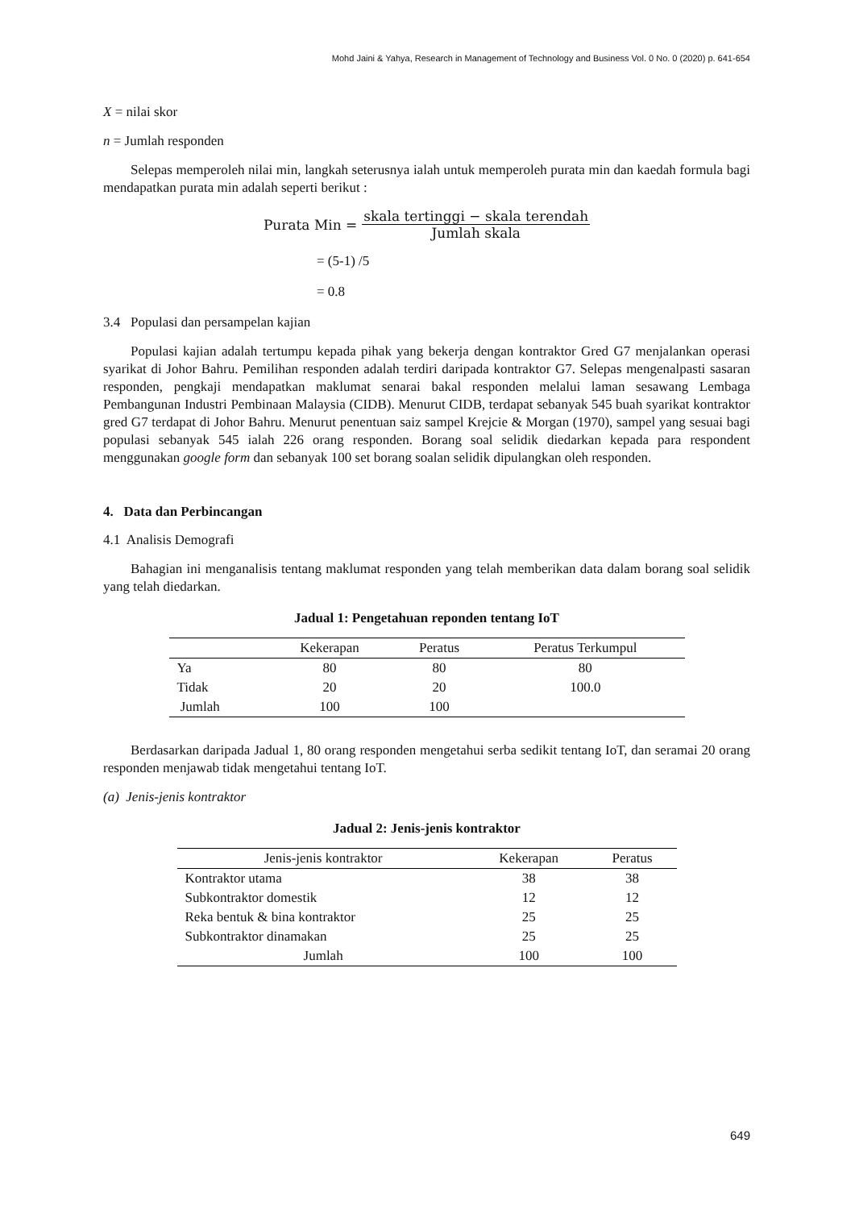Mohd Jaini & Yahya, Research in Management of Technology and Business Vol. 0 No. 0 (2020) p. 641-654
X = nilai skor
n = Jumlah responden
Selepas memperoleh nilai min, langkah seterusnya ialah untuk memperoleh purata min dan kaedah formula bagi mendapatkan purata min adalah seperti berikut :
Purata Min = skala tertinggi − skala terendah Jumlah skala
= (5-1) /5
= 0.8
3.4 Populasi dan persampelan kajian
Populasi kajian adalah tertumpu kepada pihak yang bekerja dengan kontraktor Gred G7 menjalankan operasi syarikat di Johor Bahru. Pemilihan responden adalah terdiri daripada kontraktor G7. Selepas mengenalpasti sasaran responden, pengkaji mendapatkan maklumat senarai bakal responden melalui laman sesawang Lembaga Pembangunan Industri Pembinaan Malaysia (CIDB). Menurut CIDB, terdapat sebanyak 545 buah syarikat kontraktor gred G7 terdapat di Johor Bahru. Menurut penentuan saiz sampel Krejcie & Morgan (1970), sampel yang sesuai bagi populasi sebanyak 545 ialah 226 orang responden. Borang soal selidik diedarkan kepada para respondent menggunakan google form dan sebanyak 100 set borang soalan selidik dipulangkan oleh responden.
4. Data dan Perbincangan
4.1 Analisis Demografi
Bahagian ini menganalisis tentang maklumat responden yang telah memberikan data dalam borang soal selidik yang telah diedarkan.
Jadual 1: Pengetahuan reponden tentang IoT
| | Kekerapan | Peratus | Peratus Terkumpul |
| --- | --- | --- | --- |
| Ya | 80 | 80 | 80 |
| Tidak | 20 | 20 | 100.0 |
| Jumlah | 100 | 100 | |
Berdasarkan daripada Jadual 1, 80 orang responden mengetahui serba sedikit tentang IoT, dan seramai 20 orang responden menjawab tidak mengetahui tentang IoT.
(a) Jenis-jenis kontraktor
Jadual 2: Jenis-jenis kontraktor
| Jenis-jenis kontraktor | Kekerapan | Peratus |
| --- | --- | --- |
| Kontraktor utama | 38 | 38 |
| Subkontraktor domestik | 12 | 12 |
| Reka bentuk & bina kontraktor | 25 | 25 |
| Subkontraktor dinamakan | 25 | 25 |
| Jumlah | 100 | 100 |
649